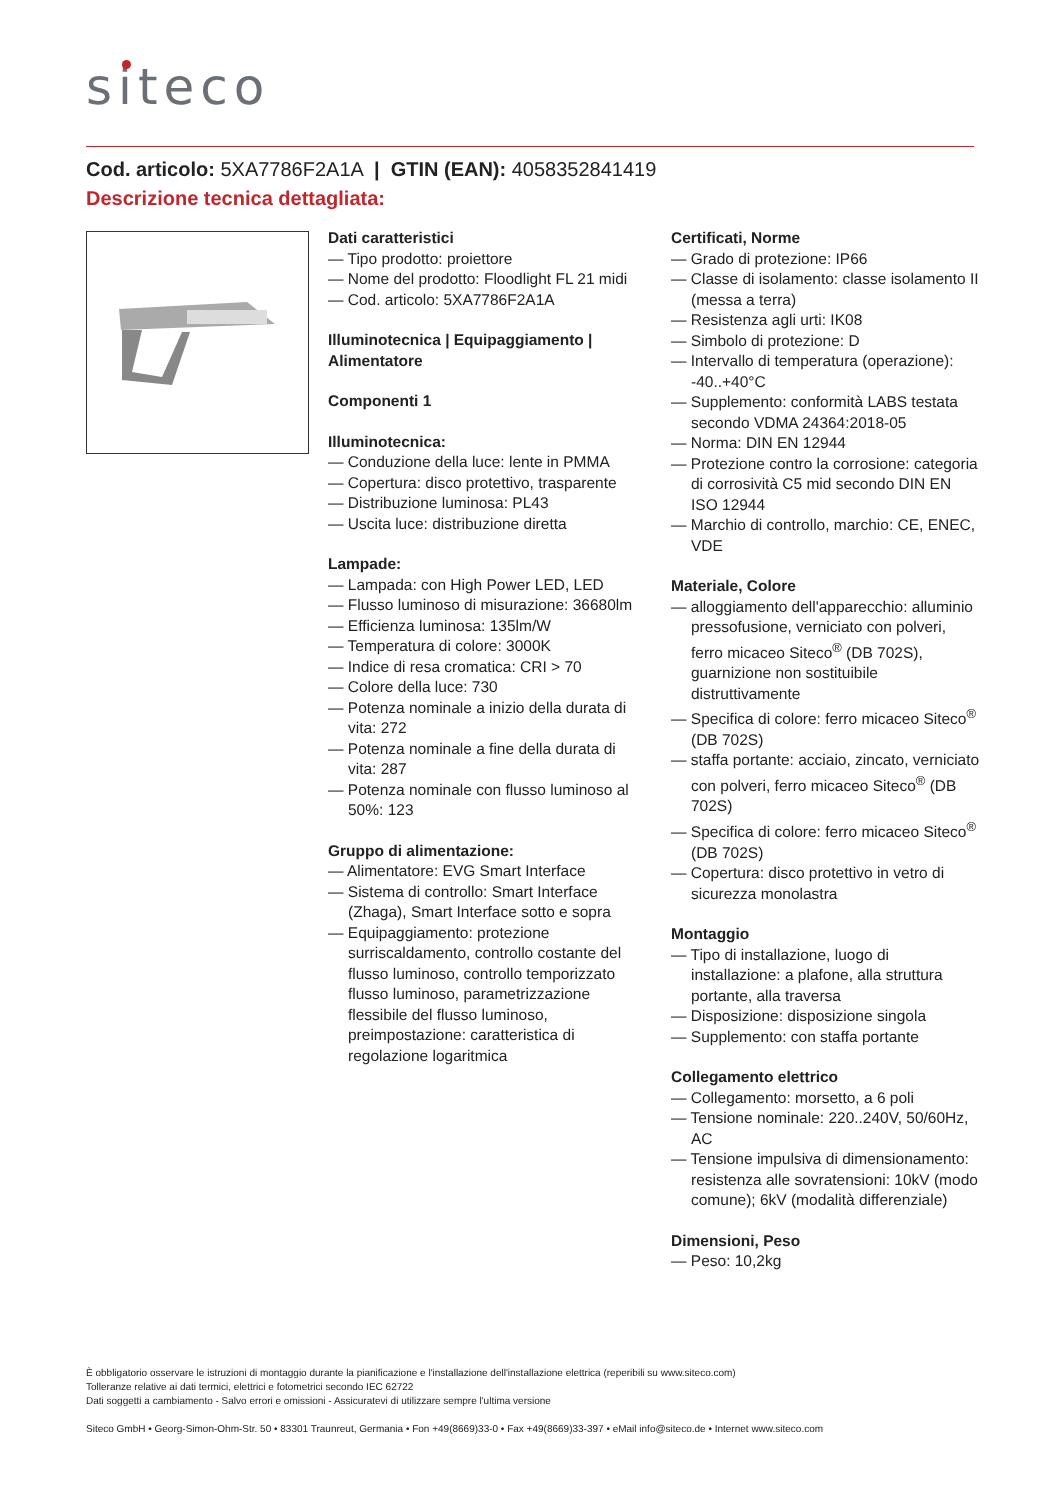siteco
Cod. articolo: 5XA7786F2A1A | GTIN (EAN): 4058352841419
Descrizione tecnica dettagliata:
Dati caratteristici
— Tipo prodotto: proiettore
— Nome del prodotto: Floodlight FL 21 midi
— Cod. articolo: 5XA7786F2A1A
Illuminotecnica | Equipaggiamento | Alimentatore
Componenti 1
Illuminotecnica:
— Conduzione della luce: lente in PMMA
— Copertura: disco protettivo, trasparente
— Distribuzione luminosa: PL43
— Uscita luce: distribuzione diretta
Lampade:
— Lampada: con High Power LED, LED
— Flusso luminoso di misurazione: 36680lm
— Efficienza luminosa: 135lm/W
— Temperatura di colore: 3000K
— Indice di resa cromatica: CRI > 70
— Colore della luce: 730
— Potenza nominale a inizio della durata di vita: 272
— Potenza nominale a fine della durata di vita: 287
— Potenza nominale con flusso luminoso al 50%: 123
Gruppo di alimentazione:
— Alimentatore: EVG Smart Interface
— Sistema di controllo: Smart Interface (Zhaga), Smart Interface sotto e sopra
— Equipaggiamento: protezione surriscaldamento, controllo costante del flusso luminoso, controllo temporizzato flusso luminoso, parametrizzazione flessibile del flusso luminoso, preimpostazione: caratteristica di regolazione logaritmica
Certificati, Norme
— Grado di protezione: IP66
— Classe di isolamento: classe isolamento II (messa a terra)
— Resistenza agli urti: IK08
— Simbolo di protezione: D
— Intervallo di temperatura (operazione): -40..+40°C
— Supplemento: conformità LABS testata secondo VDMA 24364:2018-05
— Norma: DIN EN 12944
— Protezione contro la corrosione: categoria di corrosività C5 mid secondo DIN EN ISO 12944
— Marchio di controllo, marchio: CE, ENEC, VDE
Materiale, Colore
— alloggiamento dell'apparecchio: alluminio pressofusione, verniciato con polveri, ferro micaceo Siteco<sup>®</sup> (DB 702S), guarnizione non sostituibile distruttivamente
— Specifica di colore: ferro micaceo Siteco<sup>®</sup> (DB 702S)
— staffa portante: acciaio, zincato, verniciato con polveri, ferro micaceo Siteco<sup>®</sup> (DB 702S)
— Specifica di colore: ferro micaceo Siteco<sup>®</sup> (DB 702S)
— Copertura: disco protettivo in vetro di sicurezza monolastra
Montaggio
— Tipo di installazione, luogo di installazione: a plafone, alla struttura portante, alla traversa
— Disposizione: disposizione singola
— Supplemento: con staffa portante
Collegamento elettrico
— Collegamento: morsetto, a 6 poli
— Tensione nominale: 220..240V, 50/60Hz, AC
— Tensione impulsiva di dimensionamento: resistenza alle sovratensioni: 10kV (modo comune); 6kV (modalità differenziale)
Dimensioni, Peso
— Peso: 10,2kg
È obbligatorio osservare le istruzioni di montaggio durante la pianificazione e l'installazione dell'installazione elettrica (reperibili su www.siteco.com)
Tolleranze relative ai dati termici, elettrici e fotometrici secondo IEC 62722
Dati soggetti a cambiamento - Salvo errori e omissioni - Assicuratevi di utilizzare sempre l'ultima versione
Siteco GmbH • Georg-Simon-Ohm-Str. 50 • 83301 Traunreut, Germania • Fon +49(8669)33-0 • Fax +49(8669)33-397 • eMail info@siteco.de • Internet www.siteco.com